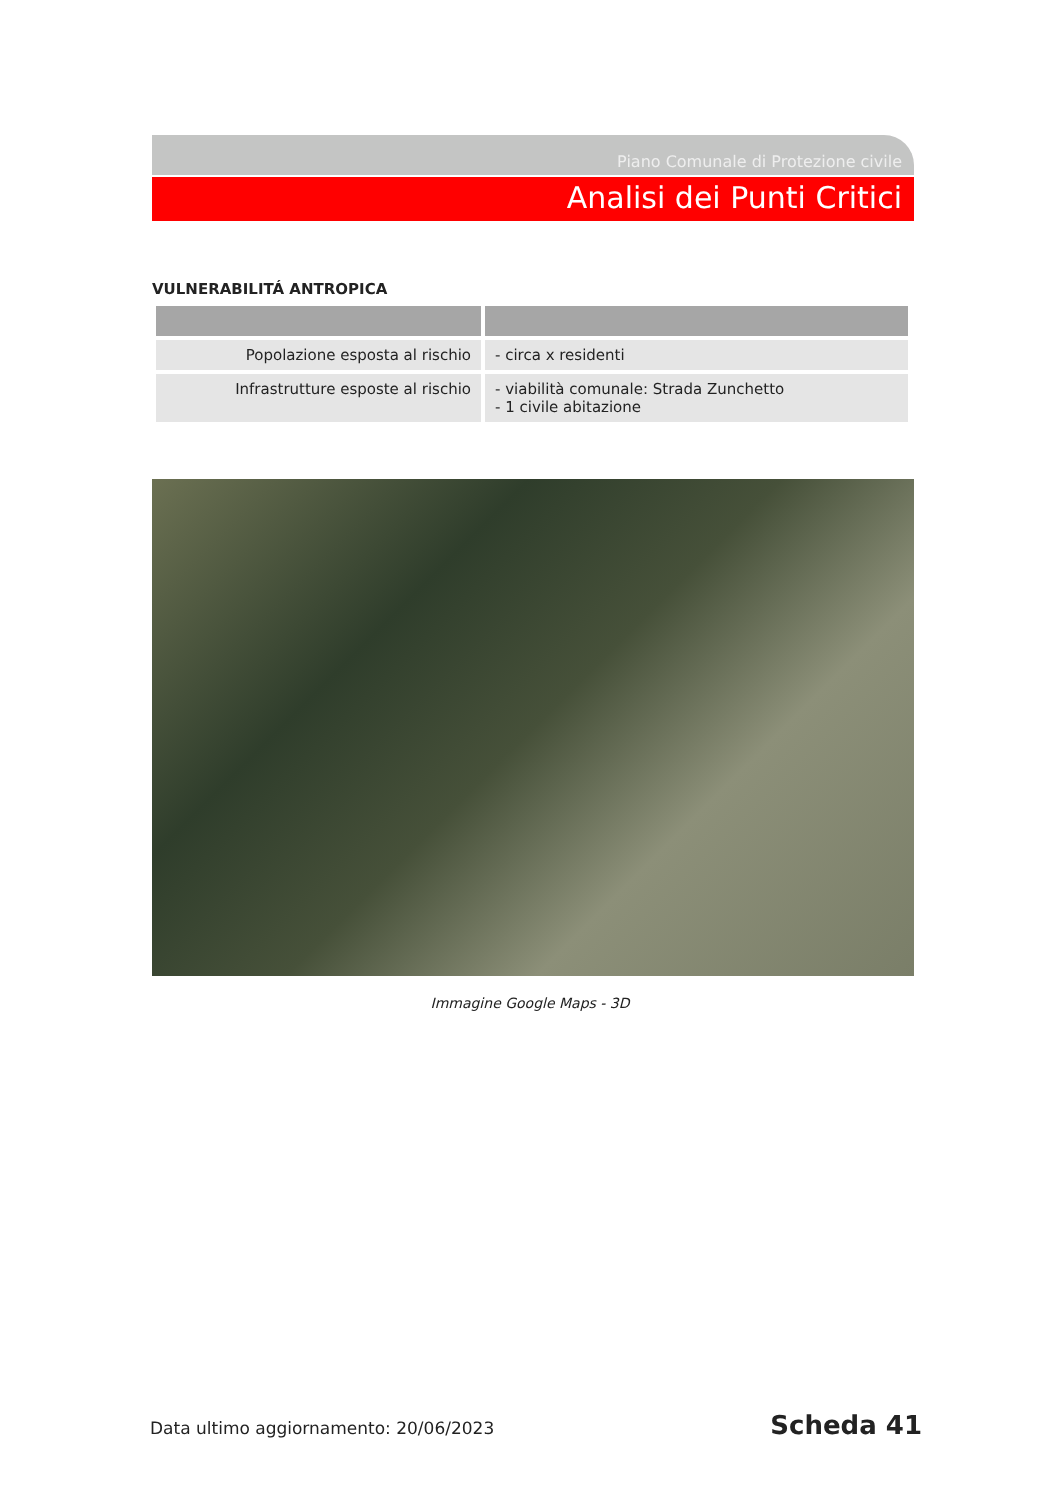Piano Comunale di Protezione civile
Analisi dei Punti Critici
VULNERABILITÁ ANTROPICA
| Popolazione esposta al rischio | - circa x residenti |
| Infrastrutture esposte al rischio | - viabilità comunale: Strada Zunchetto - 1 civile abitazione |
Immagine Google Maps - 3D
Data ultimo aggiornamento: 20/06/2023
Scheda 41